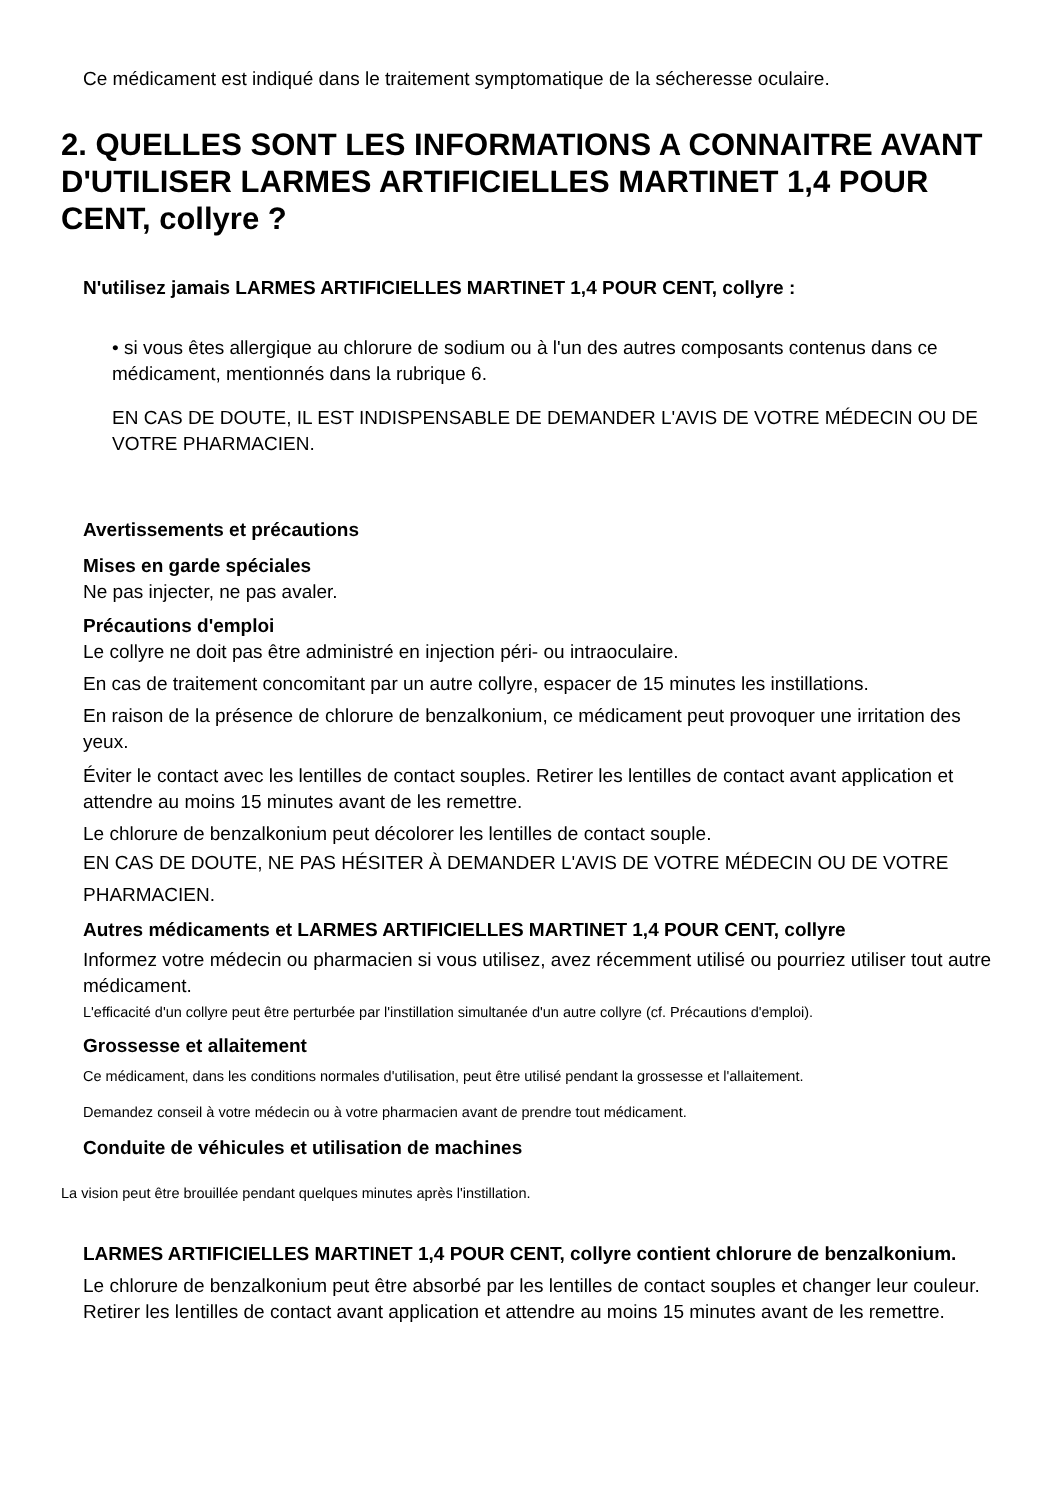Ce médicament est indiqué dans le traitement symptomatique de la sécheresse oculaire.
2. QUELLES SONT LES INFORMATIONS A CONNAITRE AVANT D'UTILISER LARMES ARTIFICIELLES MARTINET 1,4 POUR CENT, collyre ?
N'utilisez jamais LARMES ARTIFICIELLES MARTINET 1,4 POUR CENT, collyre :
• si vous êtes allergique au chlorure de sodium ou à l'un des autres composants contenus dans ce médicament, mentionnés dans la rubrique 6.
EN CAS DE DOUTE, IL EST INDISPENSABLE DE DEMANDER L'AVIS DE VOTRE MÉDECIN OU DE VOTRE PHARMACIEN.
Avertissements et précautions
Mises en garde spéciales
Ne pas injecter, ne pas avaler.
Précautions d'emploi
Le collyre ne doit pas être administré en injection péri- ou intraoculaire.
En cas de traitement concomitant par un autre collyre, espacer de 15 minutes les instillations.
En raison de la présence de chlorure de benzalkonium, ce médicament peut provoquer une irritation des yeux.
Éviter le contact avec les lentilles de contact souples. Retirer les lentilles de contact avant application et attendre au moins 15 minutes avant de les remettre.
Le chlorure de benzalkonium peut décolorer les lentilles de contact souple.
EN CAS DE DOUTE, NE PAS HÉSITER À DEMANDER L'AVIS DE VOTRE MÉDECIN OU DE VOTRE PHARMACIEN.
Autres médicaments et LARMES ARTIFICIELLES MARTINET 1,4 POUR CENT, collyre
Informez votre médecin ou pharmacien si vous utilisez, avez récemment utilisé ou pourriez utiliser tout autre médicament.
L'efficacité d'un collyre peut être perturbée par l'instillation simultanée d'un autre collyre (cf. Précautions d'emploi).
Grossesse et allaitement
Ce médicament, dans les conditions normales d'utilisation, peut être utilisé pendant la grossesse et l'allaitement.
Demandez conseil à votre médecin ou à votre pharmacien avant de prendre tout médicament.
Conduite de véhicules et utilisation de machines
La vision peut être brouillée pendant quelques minutes après l'instillation.
LARMES ARTIFICIELLES MARTINET 1,4 POUR CENT, collyre contient chlorure de benzalkonium.
Le chlorure de benzalkonium peut être absorbé par les lentilles de contact souples et changer leur couleur. Retirer les lentilles de contact avant application et attendre au moins 15 minutes avant de les remettre.